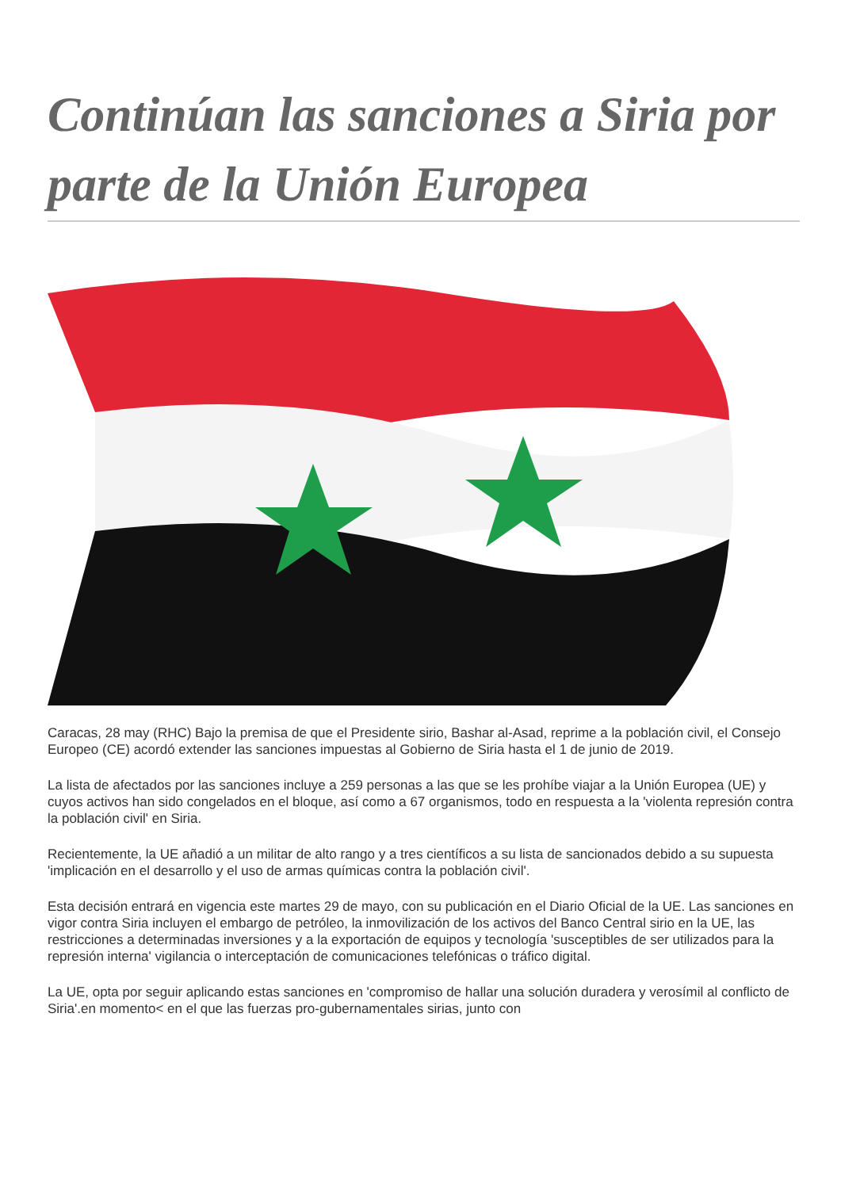Continúan las sanciones a Siria por parte de la Unión Europea
Caracas, 28 may (RHC) Bajo la premisa de que el Presidente sirio, Bashar al-Asad, reprime a la población civil, el Consejo Europeo (CE) acordó extender las sanciones impuestas al Gobierno de Siria hasta el 1 de junio de 2019.
La lista de afectados por las sanciones incluye a 259 personas a las que se les prohíbe viajar a la Unión Europea (UE) y cuyos activos han sido congelados en el bloque, así como a 67 organismos, todo en respuesta a la 'violenta represión contra la población civil' en Siria.
Recientemente, la UE añadió a un militar de alto rango y a tres científicos a su lista de sancionados debido a su supuesta 'implicación en el desarrollo y el uso de armas químicas contra la población civil'.
Esta decisión entrará en vigencia este martes 29 de mayo, con su publicación en el Diario Oficial de la UE. Las sanciones en vigor contra Siria incluyen el embargo de petróleo, la inmovilización de los activos del Banco Central sirio en la UE, las restricciones a determinadas inversiones y a la exportación de equipos y tecnología 'susceptibles de ser utilizados para la represión interna' vigilancia o interceptación de comunicaciones telefónicas o tráfico digital.
La UE, opta por seguir aplicando estas sanciones en 'compromiso de hallar una solución duradera y verosímil al conflicto de Siria'.en momento< en el que las fuerzas pro-gubernamentales sirias, junto con